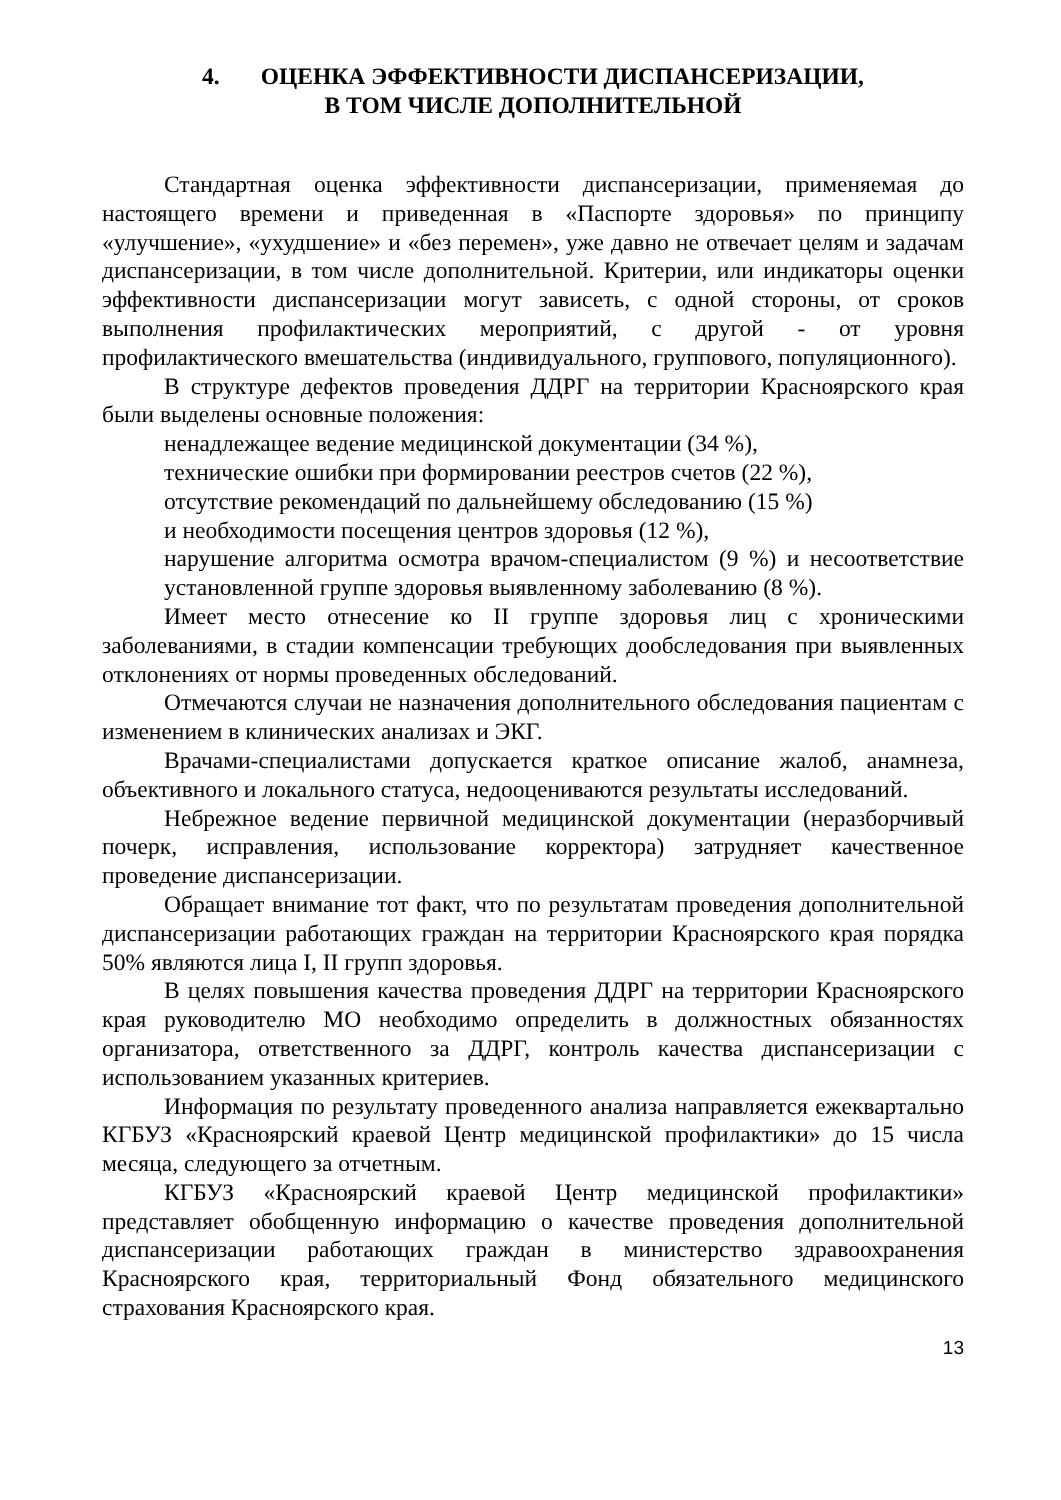4. ОЦЕНКА ЭФФЕКТИВНОСТИ ДИСПАНСЕРИЗАЦИИ,
В ТОМ ЧИСЛЕ ДОПОЛНИТЕЛЬНОЙ
Стандартная оценка эффективности диспансеризации, применяемая до настоящего времени и приведенная в «Паспорте здоровья» по принципу «улучшение», «ухудшение» и «без перемен», уже давно не отвечает целям и задачам диспансеризации, в том числе дополнительной. Критерии, или индикаторы оценки эффективности диспансеризации могут зависеть, с одной стороны, от сроков выполнения профилактических мероприятий, с другой - от уровня профилактического вмешательства (индивидуального, группового, популяционного).
В структуре дефектов проведения ДДРГ на территории Красноярского края были выделены основные положения:
ненадлежащее ведение медицинской документации (34 %),
технические ошибки при формировании реестров счетов (22 %),
отсутствие рекомендаций по дальнейшему обследованию (15 %)
и необходимости посещения центров здоровья (12 %),
нарушение алгоритма осмотра врачом-специалистом (9 %) и несоответствие установленной группе здоровья выявленному заболеванию (8 %).
Имеет место отнесение ко II группе здоровья лиц с хроническими заболеваниями, в стадии компенсации требующих дообследования при выявленных отклонениях от нормы проведенных обследований.
Отмечаются случаи не назначения дополнительного обследования пациентам с изменением в клинических анализах и ЭКГ.
Врачами-специалистами допускается краткое описание жалоб, анамнеза, объективного и локального статуса, недооцениваются результаты исследований.
Небрежное ведение первичной медицинской документации (неразборчивый почерк, исправления, использование корректора) затрудняет качественное проведение диспансеризации.
Обращает внимание тот факт, что по результатам проведения дополнительной диспансеризации работающих граждан на территории Красноярского края порядка 50% являются лица I, II групп здоровья.
В целях повышения качества проведения ДДРГ на территории Красноярского края руководителю МО необходимо определить в должностных обязанностях организатора, ответственного за ДДРГ, контроль качества диспансеризации с использованием указанных критериев.
Информация по результату проведенного анализа направляется ежеквартально КГБУЗ «Красноярский краевой Центр медицинской профилактики» до 15 числа месяца, следующего за отчетным.
КГБУЗ «Красноярский краевой Центр медицинской профилактики» представляет обобщенную информацию о качестве проведения дополнительной диспансеризации работающих граждан в министерство здравоохранения Красноярского края, территориальный Фонд обязательного медицинского страхования Красноярского края.
13